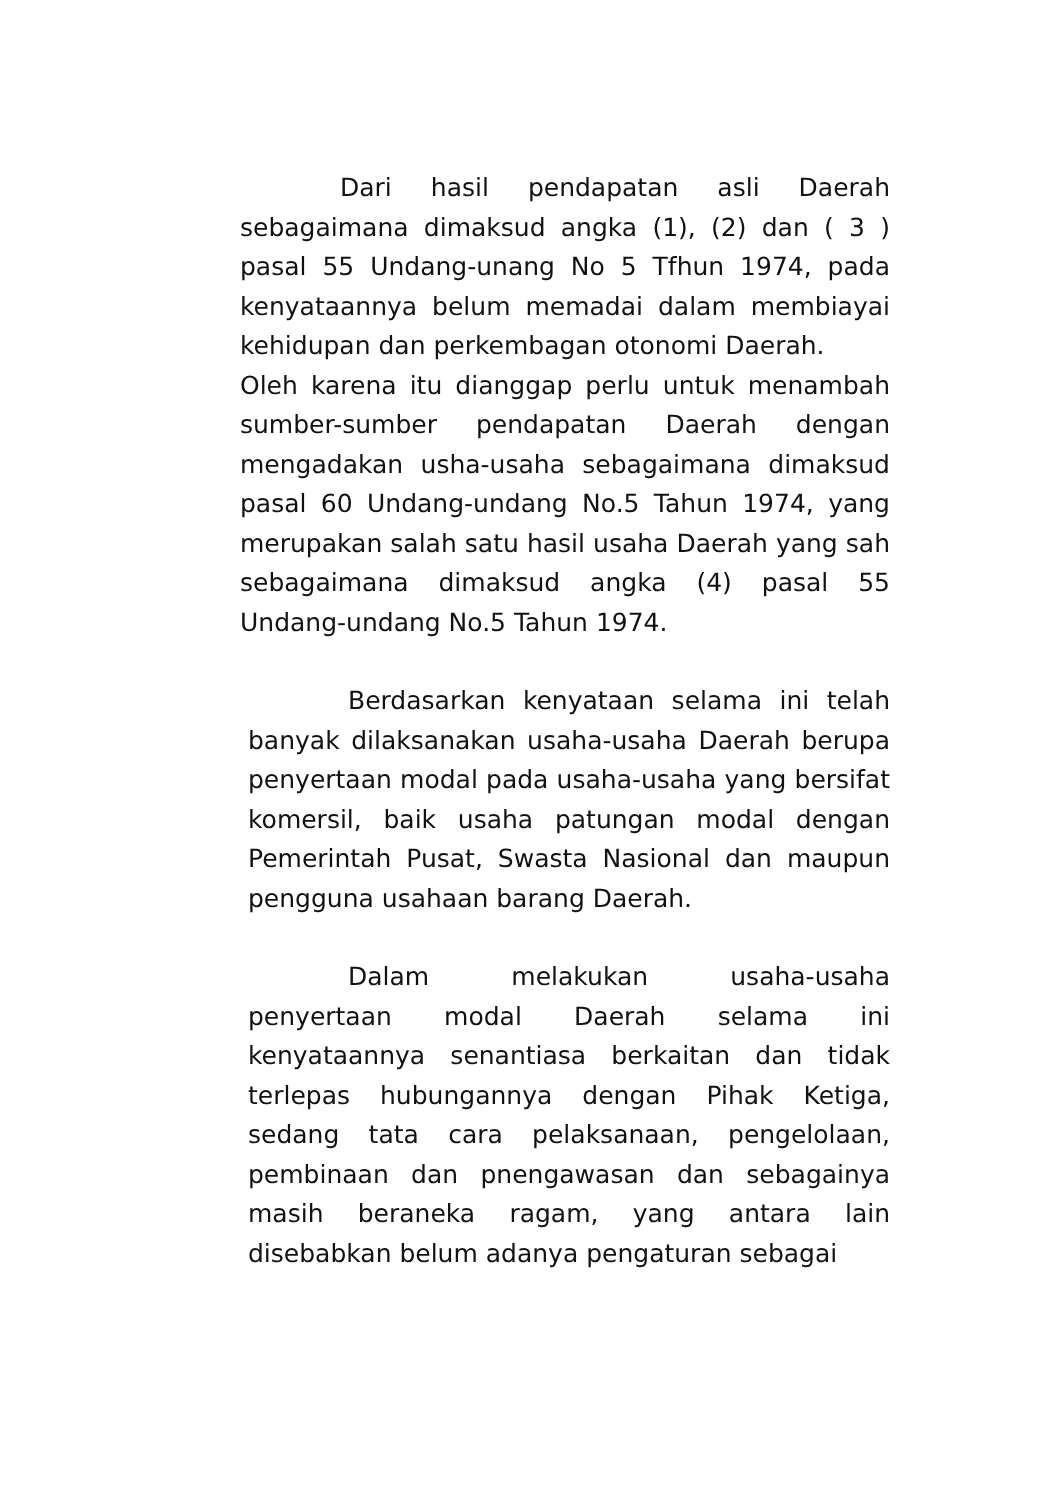Dari hasil pendapatan asli Daerah sebagaimana dimaksud angka (1), (2) dan ( 3 ) pasal 55 Undang-unang No 5 Tfhun 1974, pada kenyataannya belum memadai dalam membiayai kehidupan dan perkembagan otonomi Daerah.
Oleh karena itu dianggap perlu untuk menambah sumber-sumber pendapatan Daerah dengan mengadakan usha-usaha sebagaimana dimaksud pasal 60 Undang-undang No.5 Tahun 1974, yang merupakan salah satu hasil usaha Daerah yang sah sebagaimana dimaksud angka (4) pasal 55 Undang-undang No.5 Tahun 1974.
Berdasarkan kenyataan selama ini telah banyak dilaksanakan usaha-usaha Daerah berupa penyertaan modal pada usaha-usaha yang bersifat komersil, baik usaha patungan modal dengan Pemerintah Pusat, Swasta Nasional dan maupun pengguna usahaan barang Daerah.
Dalam melakukan usaha-usaha penyertaan modal Daerah selama ini kenyataannya senantiasa berkaitan dan tidak terlepas hubungannya dengan Pihak Ketiga, sedang tata cara pelaksanaan, pengelolaan, pembinaan dan pnengawasan dan sebagainya masih beraneka ragam, yang antara lain disebabkan belum adanya pengaturan sebagai